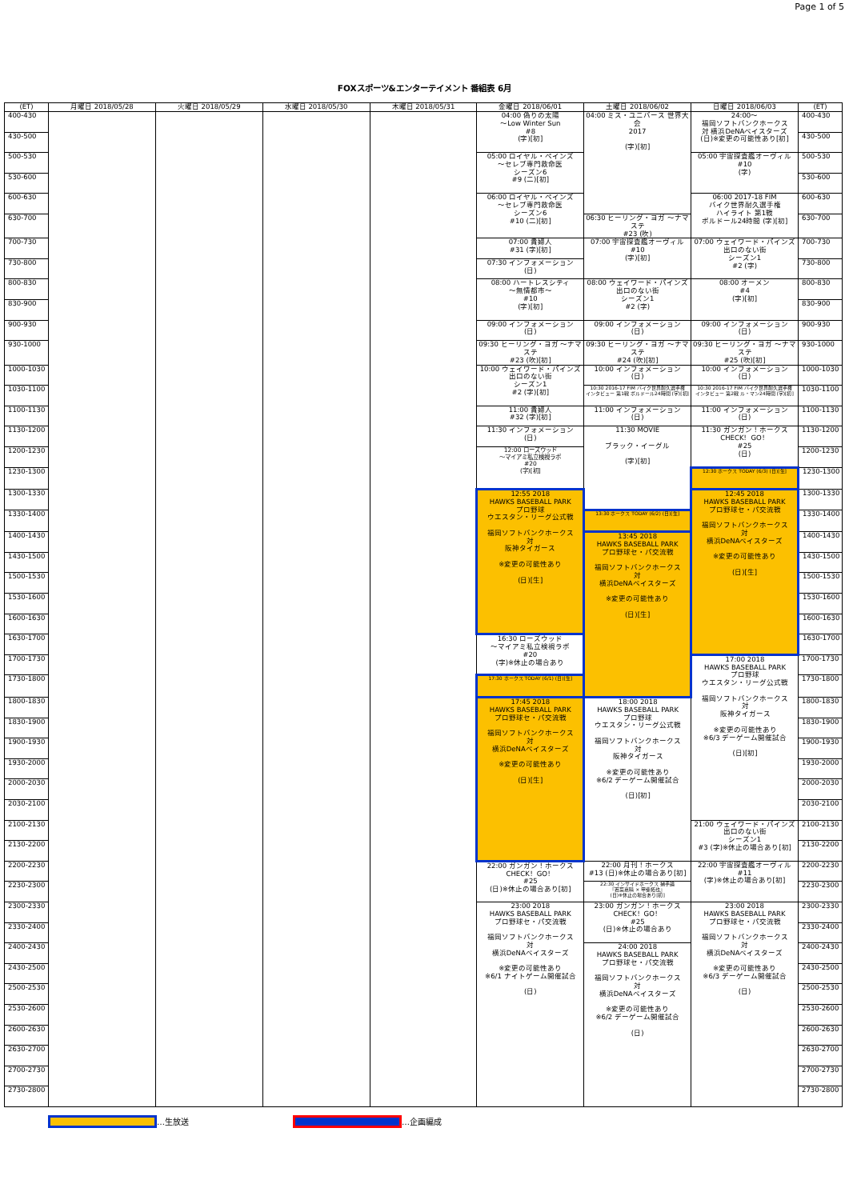Page 1 of 5
FOXスポーツ&エンターテイメント 番組表 6月
| (ET) | 月曜日 2018/05/28 | 火曜日 2018/05/29 | 水曜日 2018/05/30 | 木曜日 2018/05/31 | 金曜日 2018/06/01 | 土曜日 2018/06/02 | 日曜日 2018/06/03 | (ET) |
| --- | --- | --- | --- | --- | --- | --- | --- | --- |
| 400-430 | | | | | 04:00 偽りの太陽 ～Low Winter Sun #8 (字)[初] | 04:00 ミス・ユニバース 世界大会 2017 (字)[初] | 24:00～ 福岡ソフトバンクホークス 対 横浜DeNAベイスターズ (日)※変更の可能性あり[初] | 400-430 |
| 430-500 | | | | | | | | 430-500 |
| 500-530 | | | | | 05:00 ロイヤル・ペインズ ～セレブ専門救命医 シーズン6 #9 (二)[初] | | 05:00 宇宙探査艦オーヴィル #10 (字) | 500-530 |
| 530-600 | | | | | | | | 530-600 |
| 600-630 | | | | | 06:00 ロイヤル・ペインズ ～セレブ専門救命医 シーズン6 #10 (二)[初] | | 06:00 2017-18 FIM バイク世界耐久選手権 ハイライト 第1戦 ボルドール24時間 (字)[初] | 600-630 |
| 630-700 | | | | | | 06:30 ヒーリング・ヨガ ～ナマステ #23 (吹) | | 630-700 |
| 700-730 | | | | | 07:00 貴婦人 #31 (字)[初] | 07:00 宇宙探査艦オーヴィル #10 (字)[初] | 07:00 ウェイワード・パインズ 出口のない街 シーズン1 #2 (字) | 700-730 |
| 730-800 | | | | | 07:30 インフォメーション (日) | | | 730-800 |
| 800-830 | | | | | 08:00 ハートレスシティ ～無情都市～ #10 (字)[初] | 08:00 ウェイワード・パインズ 出口のない街 シーズン1 #2 (字) | 08:00 オーメン #4 (字)[初] | 800-830 |
| 830-900 | | | | | | | | 830-900 |
| 900-930 | | | | | 09:00 インフォメーション (日) | 09:00 インフォメーション (日) | 09:00 インフォメーション (日) | 900-930 |
| 930-1000 | | | | | 09:30 ヒーリング・ヨガ ～ナマステ #23 (吹)[初] | 09:30 ヒーリング・ヨガ ～ナマステ #24 (吹)[初] | 09:30 ヒーリング・ヨガ ～ナマステ #25 (吹)[初] | 930-1000 |
| 1000-1030 | | | | | 10:00 ウェイワード・パインズ 出口のない街 シーズン1 #2 (字)[初] | 10:00 インフォメーション (日) | 10:00 インフォメーション (日) | 1000-1030 |
| 1030-1100 | | | | | | 10:30 2016-17 FIM バイク世界耐久選手権 インタビュー 第1戦 ボルドール24時間 (字)[初] | 10:30 2016-17 FIM バイク世界耐久選手権 インタビュー 第2戦 ル・マン24時間 (字)[初] | 1030-1100 |
| 1100-1130 | | | | | 11:00 貴婦人 #32 (字)[初] | 11:00 インフォメーション (日) | 11:00 インフォメーション (日) | 1100-1130 |
| 1130-1200 | | | | | 11:30 インフォメーション (日) | 11:30 MOVIE ブラック・イーグル (字)[初] | 11:30 ガンガン！ホークス CHECK！GO！ #25 (日) | 1130-1200 |
| 1200-1230 | | | | | 12:00 ローズウッド ～マイアミ私立検視ラボ #20 (字)[初] | | | 1200-1230 |
| 1230-1300 | | | | | | | 12:30 ホークス TODAY (6/3) (日)[生] | 1230-1300 |
| 1300-1330 | | | | | 12:55 2018 HAWKS BASEBALL PARK プロ野球 ウエスタン・リーグ公式戦 福岡ソフトバンクホークス 対 阪神タイガース ※変更の可能性あり (日)[生] | | 12:45 2018 HAWKS BASEBALL PARK プロ野球セ・パ交流戦 福岡ソフトバンクホークス 対 横浜DeNAベイスターズ ※変更の可能性あり (日)[生] | 1300-1330 |
| 1330-1400 | | | | | | 13:30 ホークス TODAY (6/2) (日)[生] | | 1330-1400 |
| 1400-1430 | | | | | | 13:45 2018 HAWKS BASEBALL PARK プロ野球セ・パ交流戦 福岡ソフトバンクホークス 対 横浜DeNAベイスターズ ※変更の可能性あり (日)[生] | | 1400-1430 |
| 1430-1500 | | | | | | | | 1430-1500 |
| 1500-1530 | | | | | | | | 1500-1530 |
| 1530-1600 | | | | | | | | 1530-1600 |
| 1600-1630 | | | | | | | | 1600-1630 |
| 1630-1700 | | | | | 16:30 ローズウッド ～マイアミ私立検視ラボ #20 (字)※休止の場合あり | | | 1630-1700 |
| 1700-1730 | | | | | | | 17:00 2018 HAWKS BASEBALL PARK プロ野球 ウエスタン・リーグ公式戦 福岡ソフトバンクホークス 対 阪神タイガース ※変更の可能性あり ※6/3 デーゲーム開催試合 (日)[初] | 1700-1730 |
| 1730-1800 | | | | | 17:30 ホークス TODAY (6/1) (日)[生] | | | 1730-1800 |
| 1800-1830 | | | | | 17:45 2018 HAWKS BASEBALL PARK プロ野球セ・パ交流戦 福岡ソフトバンクホークス 対 横浜DeNAベイスターズ ※変更の可能性あり (日)[生] | 18:00 2018 HAWKS BASEBALL PARK プロ野球 ウエスタン・リーグ公式戦 福岡ソフトバンクホークス 対 阪神タイガース ※変更の可能性あり ※6/2 デーゲーム開催試合 (日)[初] | | 1800-1830 |
| 1830-1900 | | | | | | | | 1830-1900 |
| 1900-1930 | | | | | | | | 1900-1930 |
| 1930-2000 | | | | | | | | 1930-2000 |
| 2000-2030 | | | | | | | | 2000-2030 |
| 2030-2100 | | | | | | | | 2030-2100 |
| 2100-2130 | | | | | | | 21:00 ウェイワード・パインズ 出口のない街 シーズン1 #3 (字)※休止の場合あり[初] | 2100-2130 |
| 2130-2200 | | | | | | | | 2130-2200 |
| 2200-2230 | | | | | 22:00 ガンガン！ホークス CHECK！GO！ #25 (日)※休止の場合あり[初] | 22:00 月刊！ホークス #13 (日)※休止の場合あり[初] | 22:00 宇宙探査艦オーヴィル #11 (字)※休止の場合あり[初] | 2200-2230 |
| 2230-2300 | | | | | | 22:30 インサイドホークス 捕手論 『若菜嘉晴 × 甲斐拓也』 (日)※休止の場合あり[初] | | 2230-2300 |
| 2300-2330 | | | | | 23:00 2018 HAWKS BASEBALL PARK プロ野球セ・パ交流戦 福岡ソフトバンクホークス 対 横浜DeNAベイスターズ ※変更の可能性あり ※6/1 ナイトゲーム開催試合 (日) | 23:00 ガンガン！ホークス CHECK！GO！ #25 (日)※休止の場合あり | 23:00 2018 HAWKS BASEBALL PARK プロ野球セ・パ交流戦 福岡ソフトバンクホークス 対 横浜DeNAベイスターズ ※変更の可能性あり ※6/3 デーゲーム開催試合 (日) | 2300-2330 |
| 2330-2400 | | | | | | | | 2330-2400 |
| 2400-2430 | | | | | | 24:00 2018 HAWKS BASEBALL PARK プロ野球セ・パ交流戦 福岡ソフトバンクホークス 対 横浜DeNAベイスターズ ※変更の可能性あり ※6/2 デーゲーム開催試合 (日) | | 2400-2430 |
| 2430-2500 | | | | | | | | 2430-2500 |
| 2500-2530 | | | | | | | | 2500-2530 |
| 2530-2600 | | | | | | | | 2530-2600 |
| 2600-2630 | | | | | | | | 2600-2630 |
| 2630-2700 | | | | | | | | 2630-2700 |
| 2700-2730 | | | | | | | | 2700-2730 |
| 2730-2800 | | | | | | | | 2730-2800 |
…生放送 …企画編成